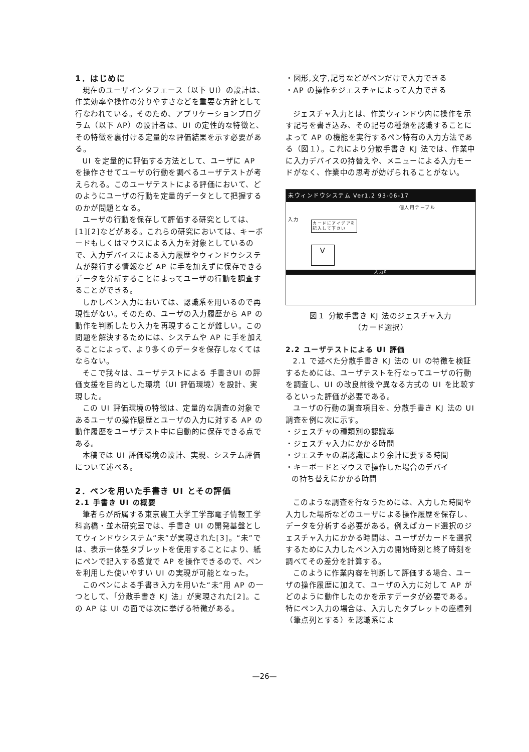1．はじめに
現在のユーザインタフェース（以下 UI）の設計は、作業効率や操作の分りやすさなどを重要な方針として行なわれている。そのため、アプリケーションプログラム（以下 AP）の設計者は、UI の定性的な特徴と、その特徴を裏付ける定量的な評価結果を示す必要がある。
UI を定量的に評価する方法として、ユーザに AP を操作させてユーザの行動を調べるユーザテストが考えられる。このユーザテストによる評価において、どのようにユーザの行動を定量的データとして把握するのかが問題となる。
ユーザの行動を保存して評価する研究としては、[1][2]などがある。これらの研究においては、キーボードもしくはマウスによる入力を対象としているので、入力デバイスによる入力履歴やウィンドウシステムが発行する情報など AP に手を加えずに保存できるデータを分析することによってユーザの行動を調査することができる。
しかしペン入力においては、認識系を用いるので再現性がない。そのため、ユーザの入力履歴から AP の動作を判断したり入力を再現することが難しい。この問題を解決するためには、システムや AP に手を加えることによって、より多くのデータを保存しなくてはならない。
そこで我々は、ユーザテストによる 手書きUI の評価支援を目的とした環境（UI 評価環境）を設計、実現した。
この UI 評価環境の特徴は、定量的な調査の対象であるユーザの操作履歴とユーザの入力に対する AP の動作履歴をユーザテスト中に自動的に保存できる点である。
本稿では UI 評価環境の設計、実現、システム評価について述べる。
2．ペンを用いた手書き UI とその評価
2.1 手書き UI の概要
筆者らが所属する東京農工大学工学部電子情報工学科高橋・並木研究室では、手書き UI の開発基盤としてウィンドウシステム“未”が実現された[3]。“未”では、表示一体型タブレットを使用することにより、紙にペンで記入する感覚で AP を操作できるので、ペンを利用した使いやすい UI の実現が可能となった。
このペンによる手書き入力を用いた“未”用 AP の一つとして、「分散手書き KJ 法」が実現された[2]。この AP は UI の面では次に挙げる特徴がある。
・図形,文字,記号などがペンだけで入力できる
・AP の操作をジェスチャによって入力できる
ジェスチャ入力とは、作業ウィンドウ内に操作を示す記号を書き込み、その記号の種類を認識することによって AP の機能を実行するペン特有の入力方法である（図１）。これにより分散手書き KJ 法では、作業中に入力デバイスの持替えや、メニューによる入力モードがなく、作業中の思考が妨げられることがない。
未ウィンドウシステム Ver1.2 93-06-17
個人用テーブル
入力
カードにアイデアを
記入して下さい
V
入力0
図１ 分散手書き KJ 法のジェスチャ入力
（カード選択）
2.2 ユーザテストによる UI 評価
2.1 で述べた分散手書き KJ 法の UI の特徴を検証するためには、ユーザテストを行なってユーザの行動を調査し、UI の改良前後や異なる方式の UI を比較するといった評価が必要である。
ユーザの行動の調査項目を、分散手書き KJ 法の UI 調査を例に次に示す。
・ジェスチャの種類別の認識率
・ジェスチャ入力にかかる時間
・ジェスチャの誤認識により余計に要する時間
・キーボードとマウスで操作した場合のデバイ
の持ち替えにかかる時間
このような調査を行なうためには、入力した時間や入力した場所などのユーザによる操作履歴を保存し、データを分析する必要がある。例えばカード選択のジェスチャ入力にかかる時間は、ユーザがカードを選択するために入力したペン入力の開始時刻と終了時刻を調べてその差分を計算する。
このように作業内容を判断して評価する場合、ユーザの操作履歴に加えて、ユーザの入力に対して AP がどのように動作したのかを示すデータが必要である。特にペン入力の場合は、入力したタブレットの座標列（筆点列とする）を認識系によ
—26—